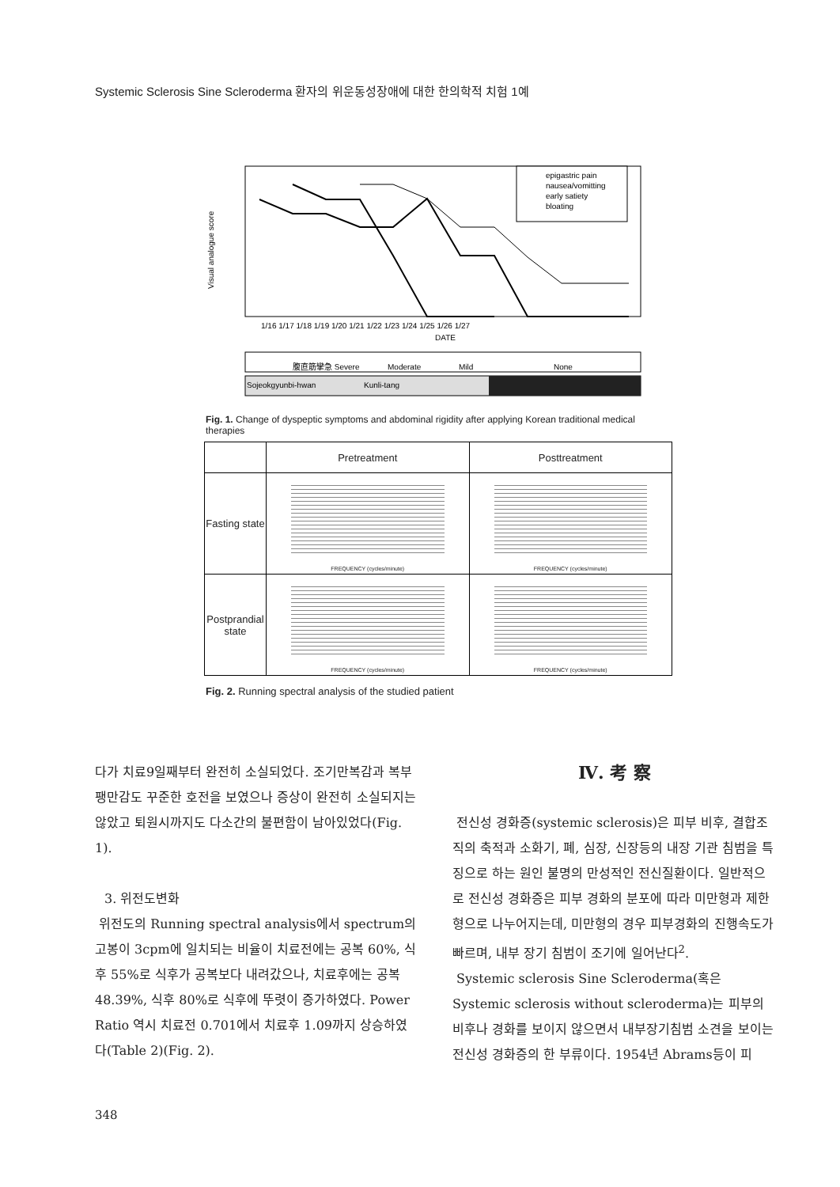Systemic Sclerosis Sine Scleroderma 환자의 위운동성장애에 대한 한의학적 치험 1예
Visual analogue score
epigastric pain
nausea/vomitting
early satiety
bloating
1/16 1/17 1/18 1/19 1/20 1/21 1/22 1/23 1/24 1/25 1/26 1/27
DATE
腹直筋攣急 Severe
Moderate
Mild
None
Sojeokgyunbi-hwan
Kunli-tang
Fig. 1. Change of dyspeptic symptoms and abdominal rigidity after applying Korean traditional medical therapies
| | Pretreatment | Posttreatment |
| --- | --- | --- |
| Fasting state | FREQUENCY (cycles/minute) | FREQUENCY (cycles/minute) |
| Postprandial state | FREQUENCY (cycles/minute) | FREQUENCY (cycles/minute) |
Fig. 2. Running spectral analysis of the studied patient
다가 치료9일째부터 완전히 소실되었다. 조기만복감과 복부팽만감도 꾸준한 호전을 보였으나 증상이 완전히 소실되지는 않았고 퇴원시까지도 다소간의 불편함이 남아있었다(Fig. 1).
3. 위전도변화
위전도의 Running spectral analysis에서 spectrum의 고봉이 3cpm에 일치되는 비율이 치료전에는 공복 60%, 식후 55%로 식후가 공복보다 내려갔으나, 치료후에는 공복 48.39%, 식후 80%로 식후에 뚜렷이 증가하였다. Power Ratio 역시 치료전 0.701에서 치료후 1.09까지 상승하였다(Table 2)(Fig. 2).
Ⅳ. 考 察
전신성 경화증(systemic sclerosis)은 피부 비후, 결합조직의 축적과 소화기, 폐, 심장, 신장등의 내장 기관 침범을 특징으로 하는 원인 불명의 만성적인 전신질환이다. 일반적으로 전신성 경화증은 피부 경화의 분포에 따라 미만형과 제한형으로 나누어지는데, 미만형의 경우 피부경화의 진행속도가 빠르며, 내부 장기 침범이 조기에 일어난다<sup>2</sup>.
Systemic sclerosis Sine Scleroderma(혹은 Systemic sclerosis without scleroderma)는 피부의 비후나 경화를 보이지 않으면서 내부장기침범 소견을 보이는 전신성 경화증의 한 부류이다. 1954년 Abrams등이 피
348